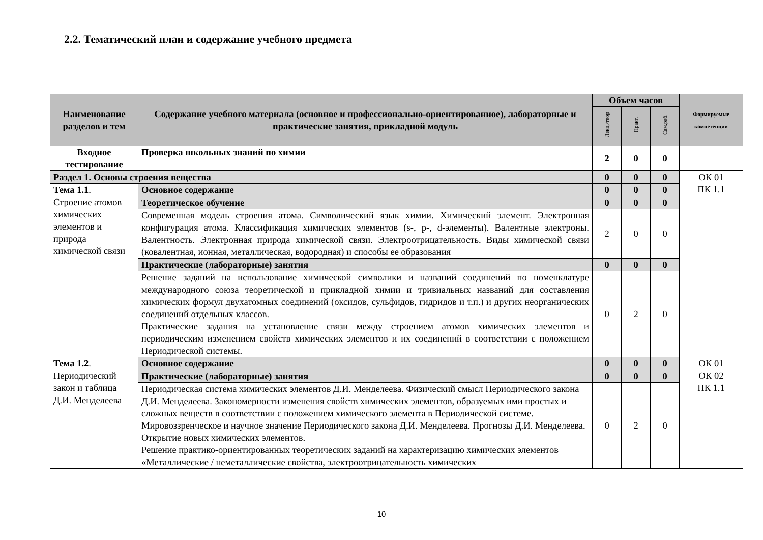2.2. Тематический план и содержание учебного предмета
| Наименование разделов и тем | Содержание учебного материала (основное и профессионально-ориентированное), лабораторные и практические занятия, прикладной модуль | Объем часов | | | Формируемые компетенции |
| --- | --- | --- | --- | --- | --- |
| | | Лекц./теор | Практ. | Сам.раб. | |
| Входное тестирование | Проверка школьных знаний по химии | 2 | 0 | 0 | |
| Раздел 1. Основы строения вещества | | 0 | 0 | 0 | ОК 01 ПК 1.1 |
| Тема 1.1 . Строение атомов химических элементов и природа химической связи | Основное содержание | 0 | 0 | 0 | |
| | Теоретическое обучение | 0 | 0 | 0 | |
| | Современная модель строения атома. Символический язык химии. Химический элемент. Электронная конфигурация атома. Классификация химических элементов (s-, p-, d-элементы). Валентные электроны. Валентность. Электронная природа химической связи. Электроотрицательность. Виды химической связи (ковалентная, ионная, металлическая, водородная) и способы ее образования | 2 | 0 | 0 | |
| | Практические (лабораторные) занятия | 0 | 0 | 0 | |
| | Решение заданий на использование химической символики и названий соединений по номенклатуре международного союза теоретической и прикладной химии и тривиальных названий для составления химических формул двухатомных соединений (оксидов, сульфидов, гидридов и т.п.) и других неорганических соединений отдельных классов. Практические задания на установление связи между строением атомов химических элементов и периодическим изменением свойств химических элементов и их соединений в соответствии с положением Периодической системы. | 0 | 2 | 0 | |
| Тема 1.2 . Периодический закон и таблица Д.И. Менделеева | Основное содержание | 0 | 0 | 0 | ОК 01 ОК 02 ПК 1.1 |
| | Практические (лабораторные) занятия | 0 | 0 | 0 | |
| | Периодическая система химических элементов Д.И. Менделеева. Физический смысл Периодического закона Д.И. Менделеева. Закономерности изменения свойств химических элементов, образуемых ими простых и сложных веществ в соответствии с положением химического элемента в Периодической системе. Мировоззренческое и научное значение Периодического закона Д.И. Менделеева. Прогнозы Д.И. Менделеева. Открытие новых химических элементов. Решение практико-ориентированных теоретических заданий на характеризацию химических элементов «Металлические / неметаллические свойства, электроотрицательность химических | 0 | 2 | 0 | |
10